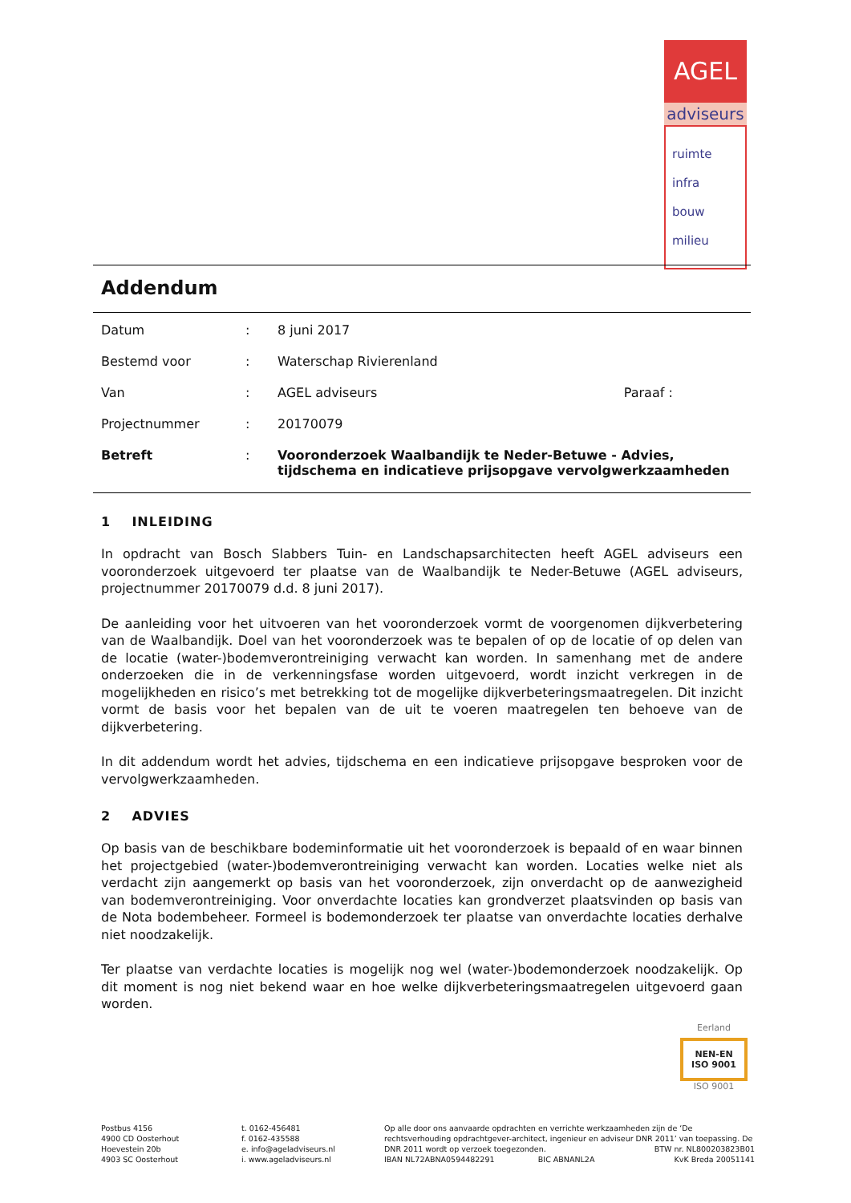AGEL
adviseurs
ruimte
infra
bouw
milieu
Addendum
| Datum | : | 8 juni 2017 | |
| Bestemd voor | : | Waterschap Rivierenland | |
| Van | : | AGEL adviseurs | Paraaf : |
| Projectnummer | : | 20170079 | |
| Betreft | : | Vooronderzoek Waalbandijk te Neder-Betuwe - Advies, tijdschema en indicatieve prijsopgave vervolgwerkzaamheden | |
1 INLEIDING
In opdracht van Bosch Slabbers Tuin- en Landschapsarchitecten heeft AGEL adviseurs een vooronderzoek uitgevoerd ter plaatse van de Waalbandijk te Neder-Betuwe (AGEL adviseurs, projectnummer 20170079 d.d. 8 juni 2017).
De aanleiding voor het uitvoeren van het vooronderzoek vormt de voorgenomen dijkverbetering van de Waalbandijk. Doel van het vooronderzoek was te bepalen of op de locatie of op delen van de locatie (water-)bodemverontreiniging verwacht kan worden. In samenhang met de andere onderzoeken die in de verkenningsfase worden uitgevoerd, wordt inzicht verkregen in de mogelijkheden en risico’s met betrekking tot de mogelijke dijkverbeteringsmaatregelen. Dit inzicht vormt de basis voor het bepalen van de uit te voeren maatregelen ten behoeve van de dijkverbetering.
In dit addendum wordt het advies, tijdschema en een indicatieve prijsopgave besproken voor de vervolgwerkzaamheden.
2 ADVIES
Op basis van de beschikbare bodeminformatie uit het vooronderzoek is bepaald of en waar binnen het projectgebied (water-)bodemverontreiniging verwacht kan worden. Locaties welke niet als verdacht zijn aangemerkt op basis van het vooronderzoek, zijn onverdacht op de aanwezigheid van bodemverontreiniging. Voor onverdachte locaties kan grondverzet plaatsvinden op basis van de Nota bodembeheer. Formeel is bodemonderzoek ter plaatse van onverdachte locaties derhalve niet noodzakelijk.
Ter plaatse van verdachte locaties is mogelijk nog wel (water-)bodemonderzoek noodzakelijk. Op dit moment is nog niet bekend waar en hoe welke dijkverbeteringsmaatregelen uitgevoerd gaan worden.
Eerland
NEN-EN
ISO 9001
ISO 9001
Postbus 4156
4900 CD Oosterhout
Hoevestein 20b
4903 SC Oosterhout
t. 0162-456481
f. 0162-435588
e. info@ageladviseurs.nl
i. www.ageladviseurs.nl
Op alle door ons aanvaarde opdrachten en verrichte werkzaamheden zijn de ‘De rechtsverhouding opdrachtgever-architect, ingenieur en adviseur DNR 2011’ van toepassing. De DNR 2011 wordt op verzoek toegezonden. BTW nr. NL800203823B01
IBAN NL72ABNA0594482291 BIC ABNANL2A KvK Breda 20051141